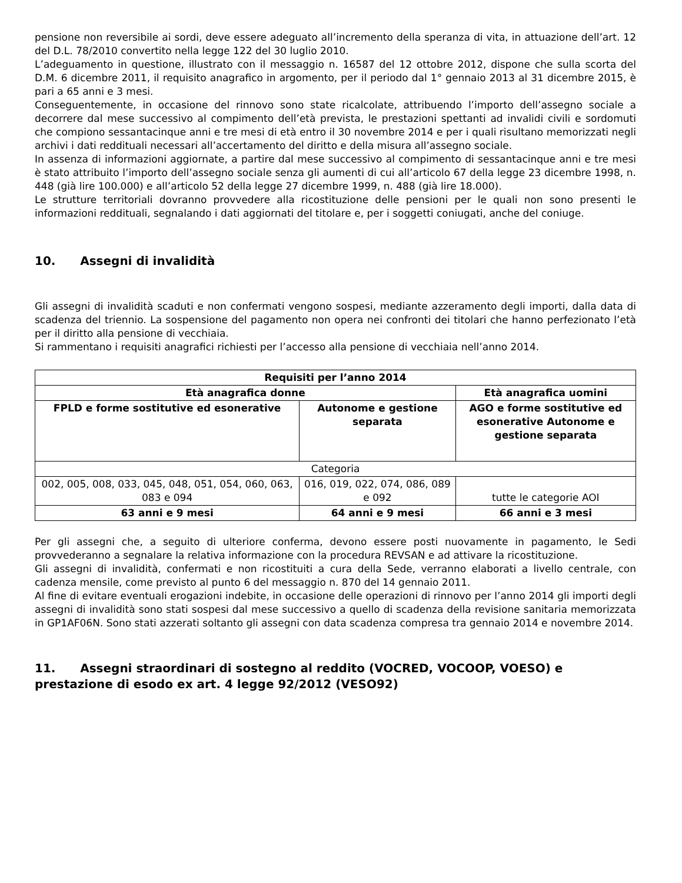pensione non reversibile ai sordi, deve essere adeguato all’incremento della speranza di vita, in attuazione dell’art. 12 del D.L. 78/2010 convertito nella legge 122 del 30 luglio 2010.
L’adeguamento in questione, illustrato con il messaggio n. 16587 del 12 ottobre 2012, dispone che sulla scorta del D.M. 6 dicembre 2011, il requisito anagrafico in argomento, per il periodo dal 1° gennaio 2013 al 31 dicembre 2015, è pari a 65 anni e 3 mesi.
Conseguentemente, in occasione del rinnovo sono state ricalcolate, attribuendo l’importo dell’assegno sociale a decorrere dal mese successivo al compimento dell’età prevista, le prestazioni spettanti ad invalidi civili e sordomuti che compiono sessantacinque anni e tre mesi di età entro il 30 novembre 2014 e per i quali risultano memorizzati negli archivi i dati reddituali necessari all’accertamento del diritto e della misura all’assegno sociale.
In assenza di informazioni aggiornate, a partire dal mese successivo al compimento di sessantacinque anni e tre mesi è stato attribuito l’importo dell’assegno sociale senza gli aumenti di cui all’articolo 67 della legge 23 dicembre 1998, n. 448 (già lire 100.000) e all’articolo 52 della legge 27 dicembre 1999, n. 488 (già lire 18.000).
Le strutture territoriali dovranno provvedere alla ricostituzione delle pensioni per le quali non sono presenti le informazioni reddituali, segnalando i dati aggiornati del titolare e, per i soggetti coniugati, anche del coniuge.
10. Assegni di invalidità
Gli assegni di invalidità scaduti e non confermati vengono sospesi, mediante azzeramento degli importi, dalla data di scadenza del triennio. La sospensione del pagamento non opera nei confronti dei titolari che hanno perfezionato l’età per il diritto alla pensione di vecchiaia.
Si rammentano i requisiti anagrafici richiesti per l’accesso alla pensione di vecchiaia nell’anno 2014.
| Requisiti per l’anno 2014 | | |
| --- | --- | --- |
| Età anagrafica donne | | Età anagrafica uomini |
| FPLD e forme sostitutive ed esonerative | Autonome e gestione separata | AGO e forme sostitutive ed esonerative Autonome e gestione separata |
| Categoria | | |
| 002, 005, 008, 033, 045, 048, 051, 054, 060, 063, 083 e 094 | 016, 019, 022, 074, 086, 089 e 092 | tutte le categorie AOI |
| 63 anni e 9 mesi | 64 anni e 9 mesi | 66 anni e 3 mesi |
Per gli assegni che, a seguito di ulteriore conferma, devono essere posti nuovamente in pagamento, le Sedi provvederanno a segnalare la relativa informazione con la procedura REVSAN e ad attivare la ricostituzione.
Gli assegni di invalidità, confermati e non ricostituiti a cura della Sede, verranno elaborati a livello centrale, con cadenza mensile, come previsto al punto 6 del messaggio n. 870 del 14 gennaio 2011.
Al fine di evitare eventuali erogazioni indebite, in occasione delle operazioni di rinnovo per l’anno 2014 gli importi degli assegni di invalidità sono stati sospesi dal mese successivo a quello di scadenza della revisione sanitaria memorizzata in GP1AF06N. Sono stati azzerati soltanto gli assegni con data scadenza compresa tra gennaio 2014 e novembre 2014.
11. Assegni straordinari di sostegno al reddito (VOCRED, VOCOOP, VOESO) e prestazione di esodo ex art. 4 legge 92/2012 (VESO92)